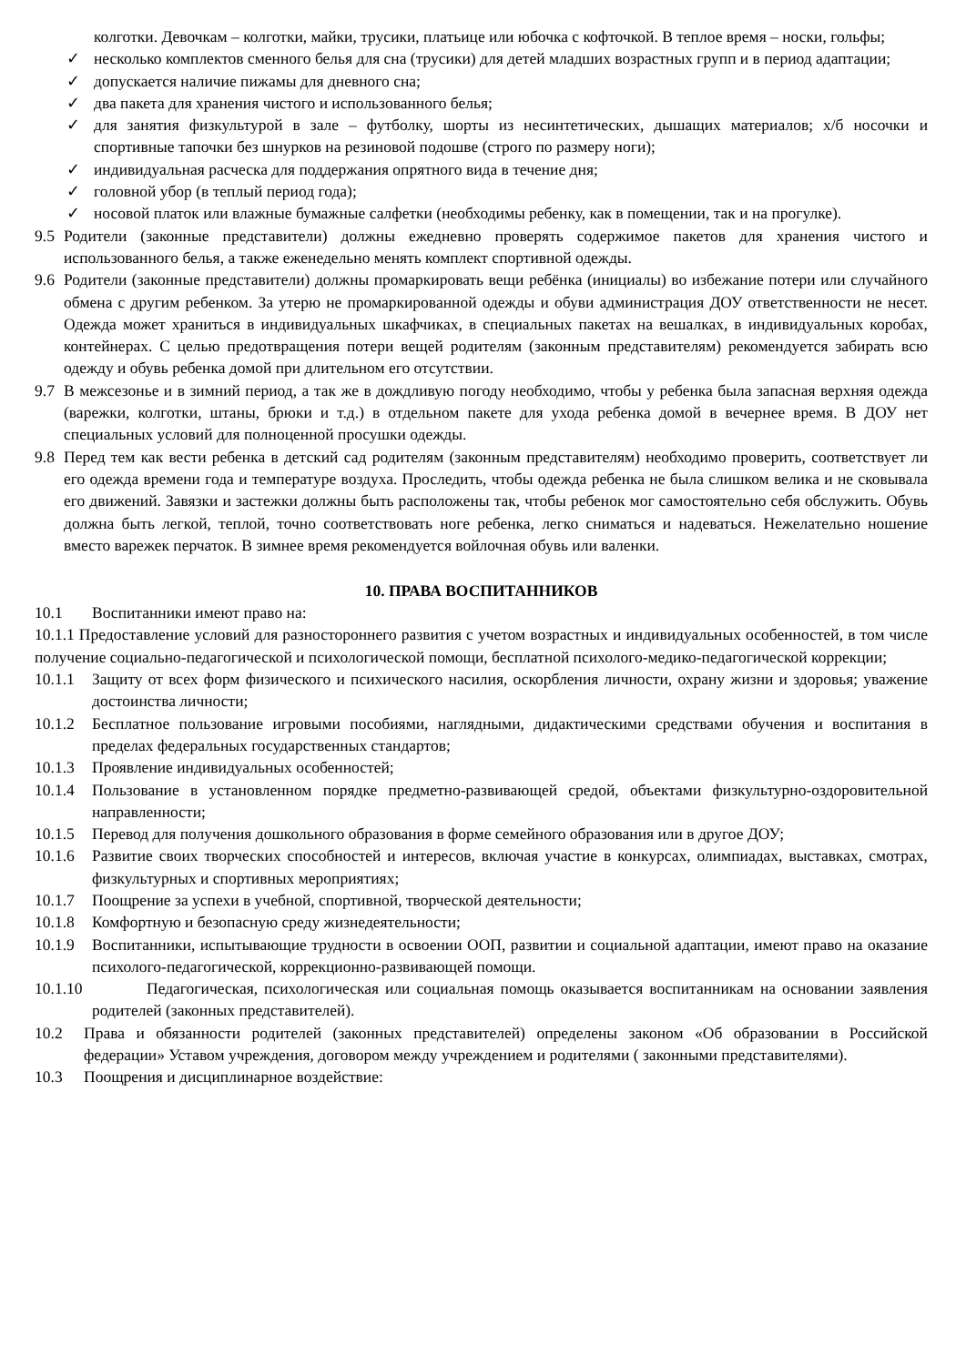колготки. Девочкам – колготки, майки, трусики, платьице или юбочка с кофточкой. В теплое время – носки, гольфы;
✓ несколько комплектов сменного белья для сна (трусики) для детей младших возрастных групп и в период адаптации;
✓ допускается наличие пижамы для дневного сна;
✓ два пакета для хранения чистого и использованного белья;
✓ для занятия физкультурой в зале – футболку, шорты из несинтетических, дышащих материалов; х/б носочки и спортивные тапочки без шнурков на резиновой подошве (строго по размеру ноги);
✓ индивидуальная расческа для поддержания опрятного вида в течение дня;
✓ головной убор (в теплый период года);
✓ носовой платок или влажные бумажные салфетки (необходимы ребенку, как в помещении, так и на прогулке).
9.5 Родители (законные представители) должны ежедневно проверять содержимое пакетов для хранения чистого и использованного белья, а также еженедельно менять комплект спортивной одежды.
9.6 Родители (законные представители) должны промаркировать вещи ребёнка (инициалы) во избежание потери или случайного обмена с другим ребенком. За утерю не промаркированной одежды и обуви администрация ДОУ ответственности не несет. Одежда может храниться в индивидуальных шкафчиках, в специальных пакетах на вешалках, в индивидуальных коробах, контейнерах. С целью предотвращения потери вещей родителям (законным представителям) рекомендуется забирать всю одежду и обувь ребенка домой при длительном его отсутствии.
9.7 В межсезонье и в зимний период, а так же в дождливую погоду необходимо, чтобы у ребенка была запасная верхняя одежда (варежки, колготки, штаны, брюки и т.д.) в отдельном пакете для ухода ребенка домой в вечернее время. В ДОУ нет специальных условий для полноценной просушки одежды.
9.8 Перед тем как вести ребенка в детский сад родителям (законным представителям) необходимо проверить, соответствует ли его одежда времени года и температуре воздуха. Проследить, чтобы одежда ребенка не была слишком велика и не сковывала его движений. Завязки и застежки должны быть расположены так, чтобы ребенок мог самостоятельно себя обслужить. Обувь должна быть легкой, теплой, точно соответствовать ноге ребенка, легко сниматься и надеваться. Нежелательно ношение вместо варежек перчаток. В зимнее время рекомендуется войлочная обувь или валенки.
10. ПРАВА ВОСПИТАННИКОВ
10.1 Воспитанники имеют право на:
10.1.1 Предоставление условий для разностороннего развития с учетом возрастных и индивидуальных особенностей, в том числе получение социально-педагогической и психологической помощи, бесплатной психолого-медико-педагогической коррекции;
10.1.1 Защиту от всех форм физического и психического насилия, оскорбления личности, охрану жизни и здоровья; уважение достоинства личности;
10.1.2 Бесплатное пользование игровыми пособиями, наглядными, дидактическими средствами обучения и воспитания в пределах федеральных государственных стандартов;
10.1.3 Проявление индивидуальных особенностей;
10.1.4 Пользование в установленном порядке предметно-развивающей средой, объектами физкультурно-оздоровительной направленности;
10.1.5 Перевод для получения дошкольного образования в форме семейного образования или в другое ДОУ;
10.1.6 Развитие своих творческих способностей и интересов, включая участие в конкурсах, олимпиадах, выставках, смотрах, физкультурных и спортивных мероприятиях;
10.1.7 Поощрение за успехи в учебной, спортивной, творческой деятельности;
10.1.8 Комфортную и безопасную среду жизнедеятельности;
10.1.9 Воспитанники, испытывающие трудности в освоении ООП, развитии и социальной адаптации, имеют право на оказание психолого-педагогической, коррекционно-развивающей помощи.
10.1.10 Педагогическая, психологическая или социальная помощь оказывается воспитанникам на основании заявления родителей (законных представителей).
10.2 Права и обязанности родителей (законных представителей) определены законом «Об образовании в Российской федерации» Уставом учреждения, договором между учреждением и родителями ( законными представителями).
10.3 Поощрения и дисциплинарное воздействие: